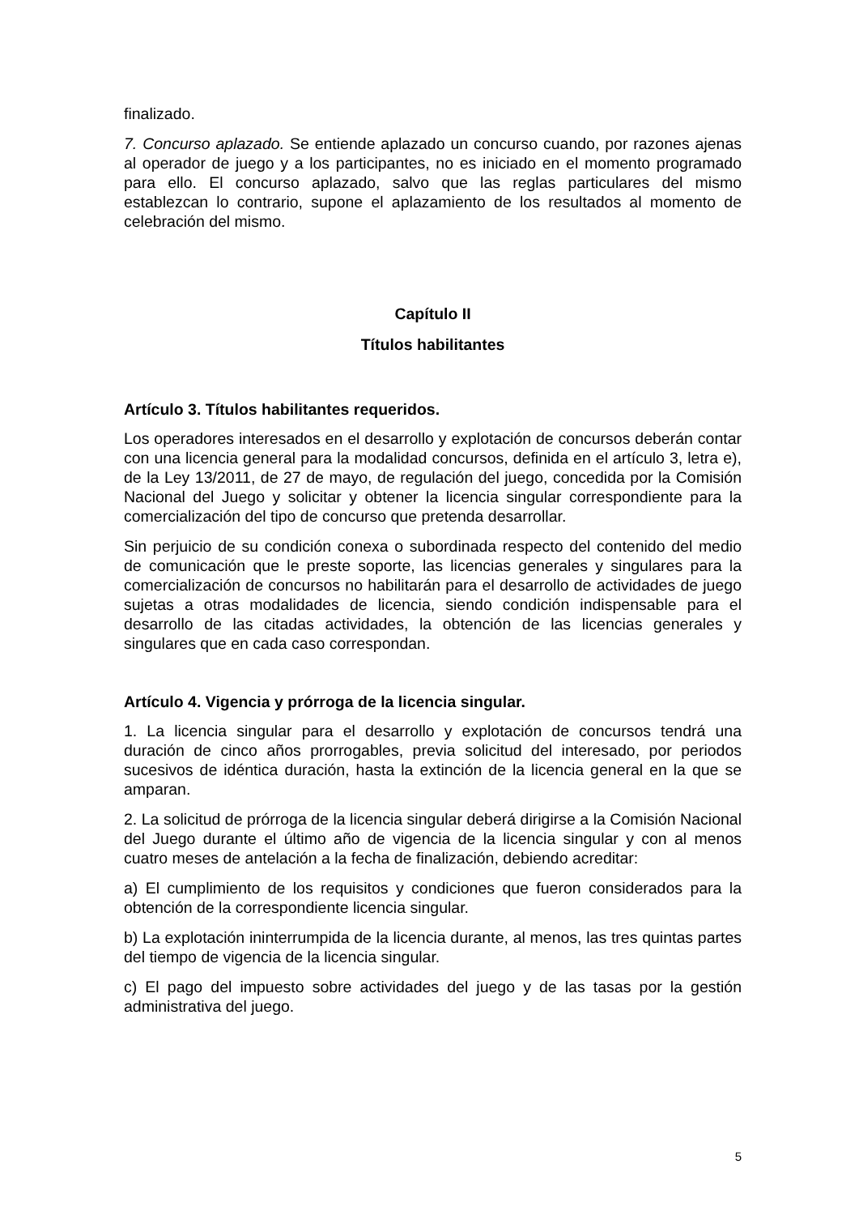finalizado.
7. Concurso aplazado. Se entiende aplazado un concurso cuando, por razones ajenas al operador de juego y a los participantes, no es iniciado en el momento programado para ello. El concurso aplazado, salvo que las reglas particulares del mismo establezcan lo contrario, supone el aplazamiento de los resultados al momento de celebración del mismo.
Capítulo II
Títulos habilitantes
Artículo 3. Títulos habilitantes requeridos.
Los operadores interesados en el desarrollo y explotación de concursos deberán contar con una licencia general para la modalidad concursos, definida en el artículo 3, letra e), de la Ley 13/2011, de 27 de mayo, de regulación del juego, concedida por la Comisión Nacional del Juego y solicitar y obtener la licencia singular correspondiente para la comercialización del tipo de concurso que pretenda desarrollar.
Sin perjuicio de su condición conexa o subordinada respecto del contenido del medio de comunicación que le preste soporte, las licencias generales y singulares para la comercialización de concursos no habilitarán para el desarrollo de actividades de juego sujetas a otras modalidades de licencia, siendo condición indispensable para el desarrollo de las citadas actividades, la obtención de las licencias generales y singulares que en cada caso correspondan.
Artículo 4. Vigencia y prórroga de la licencia singular.
1. La licencia singular para el desarrollo y explotación de concursos tendrá una duración de cinco años prorrogables, previa solicitud del interesado, por periodos sucesivos de idéntica duración, hasta la extinción de la licencia general en la que se amparan.
2. La solicitud de prórroga de la licencia singular deberá dirigirse a la Comisión Nacional del Juego durante el último año de vigencia de la licencia singular y con al menos cuatro meses de antelación a la fecha de finalización, debiendo acreditar:
a) El cumplimiento de los requisitos y condiciones que fueron considerados para la obtención de la correspondiente licencia singular.
b) La explotación ininterrumpida de la licencia durante, al menos, las tres quintas partes del tiempo de vigencia de la licencia singular.
c) El pago del impuesto sobre actividades del juego y de las tasas por la gestión administrativa del juego.
5